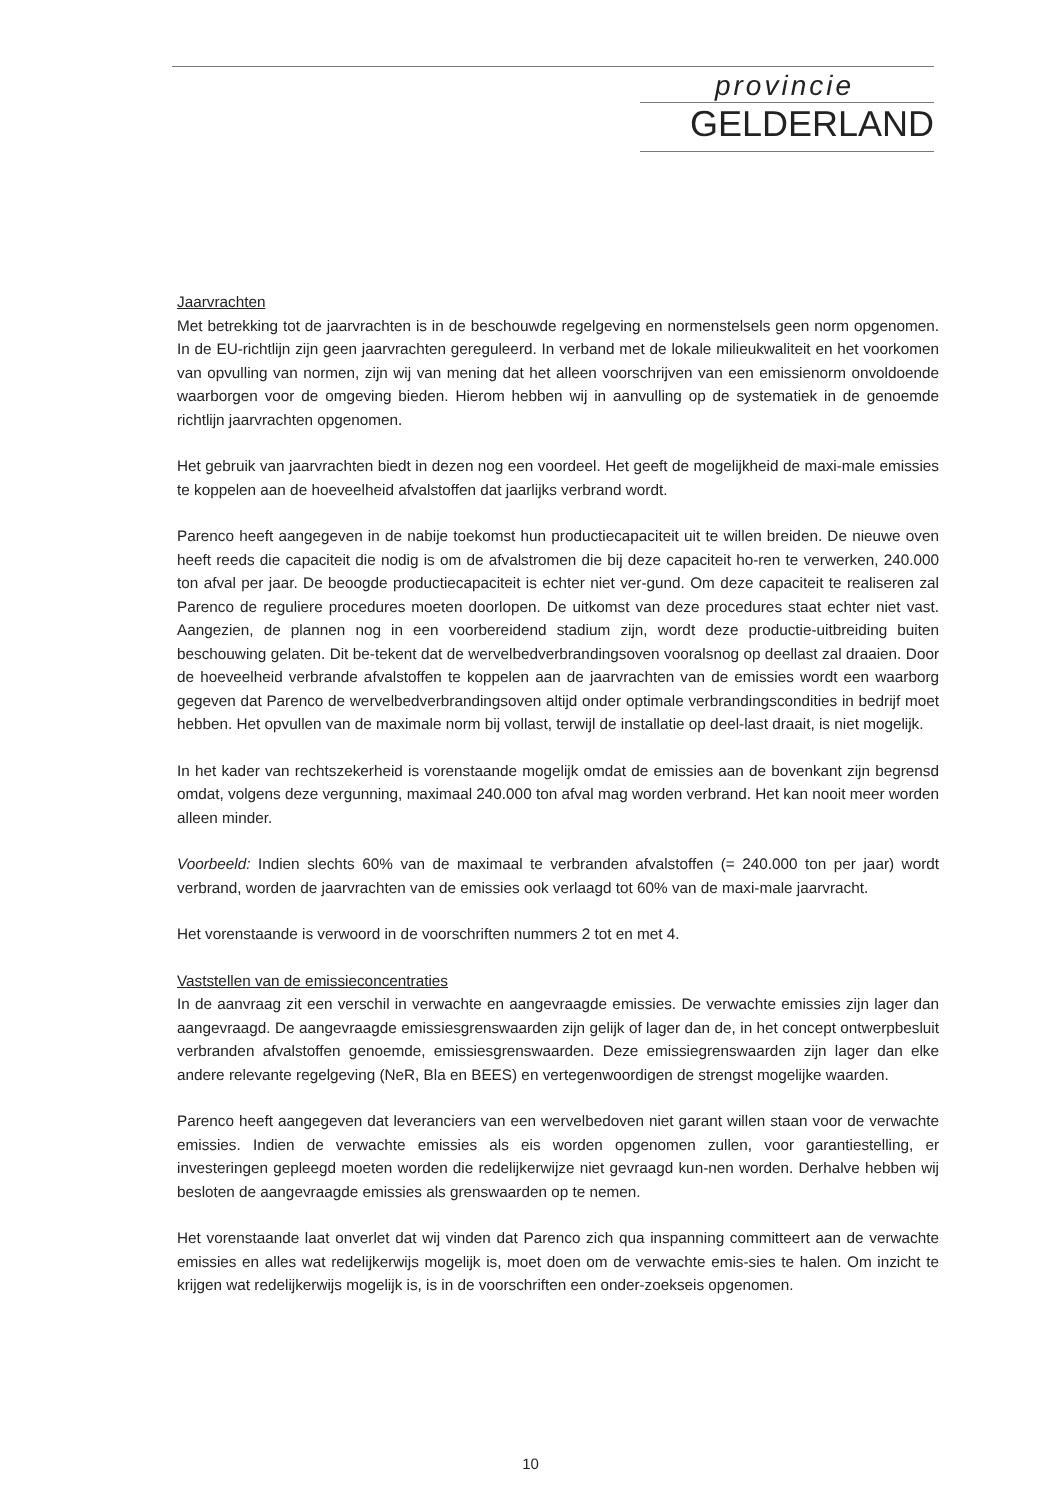provincie
GELDERLAND
Jaarvrachten
Met betrekking tot de jaarvrachten is in de beschouwde regelgeving en normenstelsels geen norm opgenomen. In de EU-richtlijn zijn geen jaarvrachten gereguleerd. In verband met de lokale milieukwaliteit en het voorkomen van opvulling van normen, zijn wij van mening dat het alleen voorschrijven van een emissienorm onvoldoende waarborgen voor de omgeving bieden. Hierom hebben wij in aanvulling op de systematiek in de genoemde richtlijn jaarvrachten opgenomen.
Het gebruik van jaarvrachten biedt in dezen nog een voordeel. Het geeft de mogelijkheid de maxi-male emissies te koppelen aan de hoeveelheid afvalstoffen dat jaarlijks verbrand wordt.
Parenco heeft aangegeven in de nabije toekomst hun productiecapaciteit uit te willen breiden. De nieuwe oven heeft reeds die capaciteit die nodig is om de afvalstromen die bij deze capaciteit ho-ren te verwerken, 240.000 ton afval per jaar. De beoogde productiecapaciteit is echter niet ver-gund. Om deze capaciteit te realiseren zal Parenco de reguliere procedures moeten doorlopen. De uitkomst van deze procedures staat echter niet vast. Aangezien, de plannen nog in een voorbereidend stadium zijn, wordt deze productie-uitbreiding buiten beschouwing gelaten. Dit be-tekent dat de wervelbedverbrandingsoven vooralsnog op deellast zal draaien. Door de hoeveelheid verbrande afvalstoffen te koppelen aan de jaarvrachten van de emissies wordt een waarborg gegeven dat Parenco de wervelbedverbrandingsoven altijd onder optimale verbrandingscondities in bedrijf moet hebben. Het opvullen van de maximale norm bij vollast, terwijl de installatie op deel-last draait, is niet mogelijk.
In het kader van rechtszekerheid is vorenstaande mogelijk omdat de emissies aan de bovenkant zijn begrensd omdat, volgens deze vergunning, maximaal 240.000 ton afval mag worden verbrand. Het kan nooit meer worden alleen minder.
Voorbeeld: Indien slechts 60% van de maximaal te verbranden afvalstoffen (= 240.000 ton per jaar) wordt verbrand, worden de jaarvrachten van de emissies ook verlaagd tot 60% van de maxi-male jaarvracht.
Het vorenstaande is verwoord in de voorschriften nummers 2 tot en met 4.
Vaststellen van de emissieconcentraties
In de aanvraag zit een verschil in verwachte en aangevraagde emissies. De verwachte emissies zijn lager dan aangevraagd. De aangevraagde emissiesgrenswaarden zijn gelijk of lager dan de, in het concept ontwerpbesluit verbranden afvalstoffen genoemde, emissiesgrenswaarden. Deze emissiegrenswaarden zijn lager dan elke andere relevante regelgeving (NeR, Bla en BEES) en vertegenwoordigen de strengst mogelijke waarden.
Parenco heeft aangegeven dat leveranciers van een wervelbedoven niet garant willen staan voor de verwachte emissies. Indien de verwachte emissies als eis worden opgenomen zullen, voor garantiestelling, er investeringen gepleegd moeten worden die redelijkerwijze niet gevraagd kun-nen worden. Derhalve hebben wij besloten de aangevraagde emissies als grenswaarden op te nemen.
Het vorenstaande laat onverlet dat wij vinden dat Parenco zich qua inspanning committeert aan de verwachte emissies en alles wat redelijkerwijs mogelijk is, moet doen om de verwachte emis-sies te halen. Om inzicht te krijgen wat redelijkerwijs mogelijk is, is in de voorschriften een onder-zoekseis opgenomen.
10